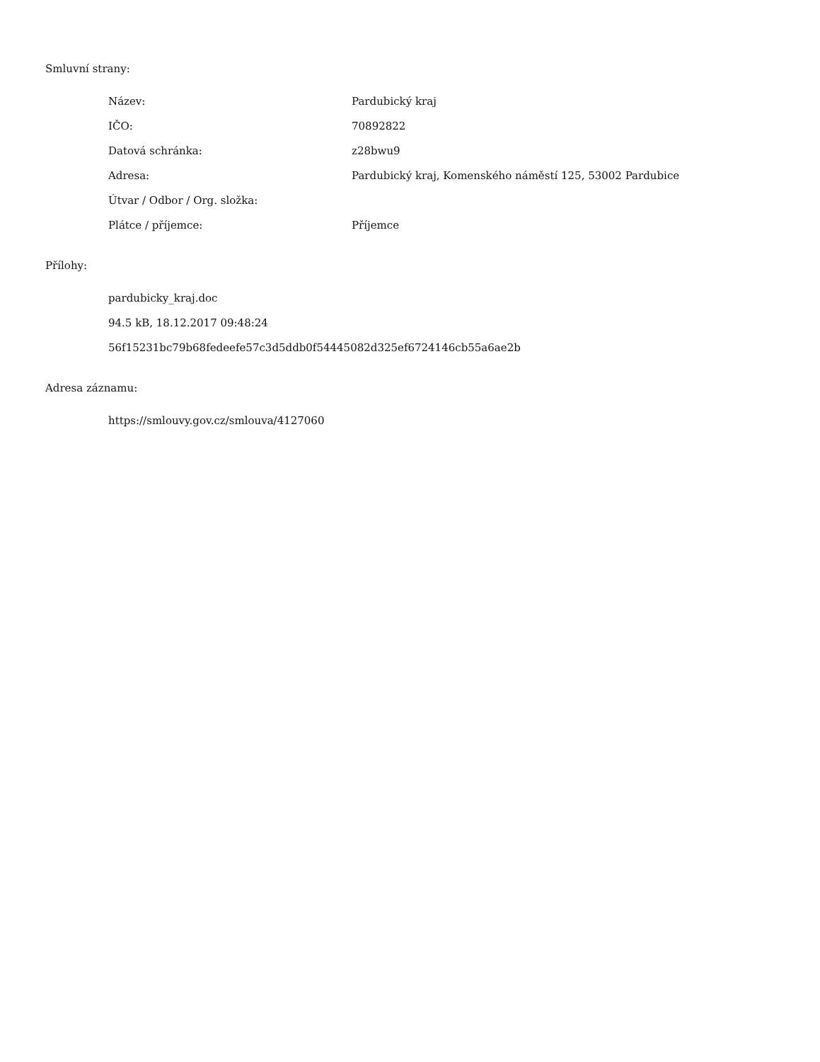Smluvní strany:
| Název: | Pardubický kraj |
| IČO: | 70892822 |
| Datová schránka: | z28bwu9 |
| Adresa: | Pardubický kraj, Komenského náměstí 125, 53002 Pardubice |
| Útvar / Odbor / Org. složka: | |
| Plátce / příjemce: | Příjemce |
Přílohy:
pardubicky_kraj.doc
94.5 kB, 18.12.2017 09:48:24
56f15231bc79b68fedeefe57c3d5ddb0f54445082d325ef6724146cb55a6ae2b
Adresa záznamu:
https://smlouvy.gov.cz/smlouva/4127060